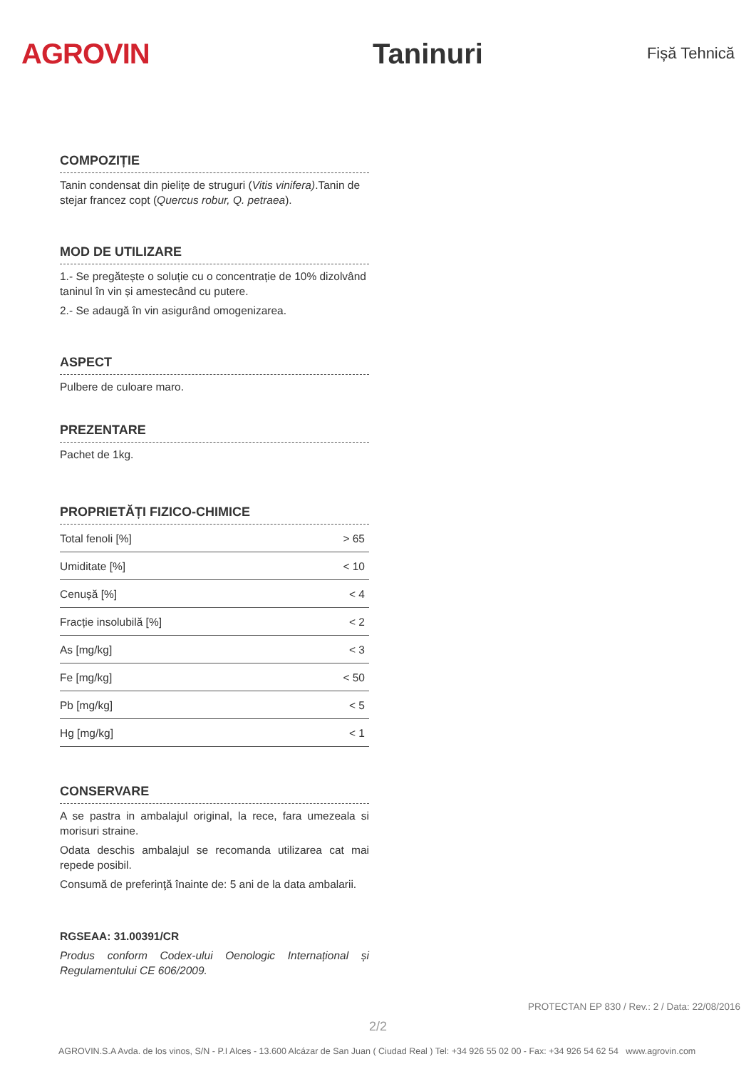AGROVIN Taninuri
Fișă Tehnică
COMPOZIȚIE
Tanin condensat din pielițe de struguri (Vitis vinifera).Tanin de stejar francez copt (Quercus robur, Q. petraea).
MOD DE UTILIZARE
1.- Se pregătește o soluție cu o concentrație de 10% dizolvând taninul în vin și amestecând cu putere.
2.- Se adaugă în vin asigurând omogenizarea.
ASPECT
Pulbere de culoare maro.
PREZENTARE
Pachet de 1kg.
PROPRIETĂȚI FIZICO-CHIMICE
| Total fenoli [%] | > 65 |
| Umiditate [%] | < 10 |
| Cenușă [%] | < 4 |
| Fracție insolubilă [%] | < 2 |
| As [mg/kg] | < 3 |
| Fe [mg/kg] | < 50 |
| Pb [mg/kg] | < 5 |
| Hg [mg/kg] | < 1 |
CONSERVARE
A se pastra in ambalajul original, la rece, fara umezeala si morisuri straine.
Odata deschis ambalajul se recomanda utilizarea cat mai repede posibil.
Consumă de preferinţă înainte de: 5 ani de la data ambalarii.
RGSEAA: 31.00391/CR
Produs conform Codex-ului Oenologic Internațional și Regulamentului CE 606/2009.
PROTECTAN EP 830 / Rev.: 2 / Data: 22/08/2016
2/2
AGROVIN.S.A Avda. de los vinos, S/N - P.I Alces - 13.600 Alcázar de San Juan ( Ciudad Real ) Tel: +34 926 55 02 00 - Fax: +34 926 54 62 54 www.agrovin.com